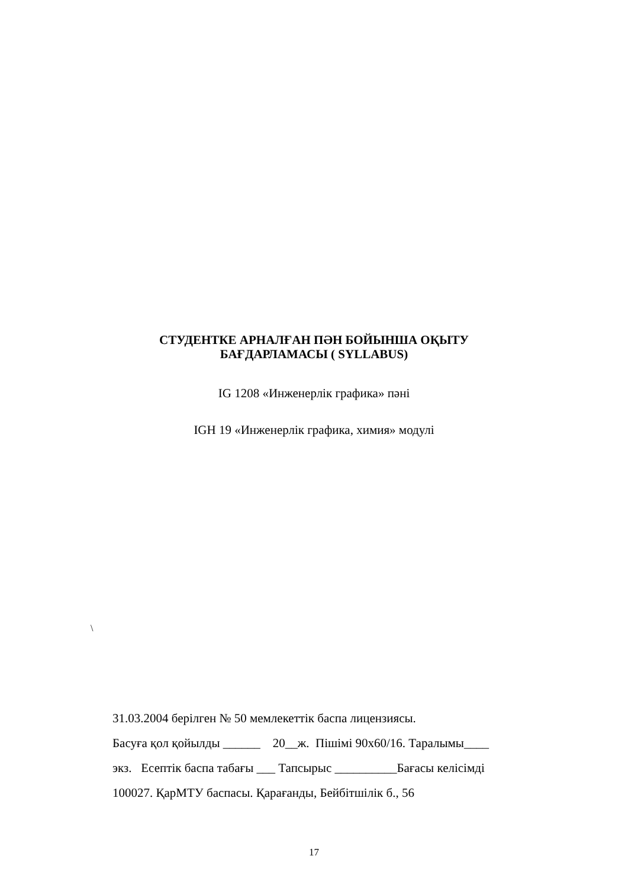СТУДЕНТКЕ АРНАЛҒАН ПӘН БОЙЫНША ОҚЫТУ
БАҒДАРЛАМАСЫ ( SYLLABUS)
IG 1208 «Инженерлік графика» пәні
IGH 19 «Инженерлік графика, химия» модулі
\
31.03.2004 берілген № 50 мемлекеттік баспа лицензиясы.
Басуға қол қойылды ______ 20__ж. Пішімі 90х60/16. Таралымы____
экз. Есептік баспа табағы ___ Тапсырыс __________Бағасы келісімді
100027. ҚарМТУ баспасы. Қарағанды, Бейбітшілік б., 56
17